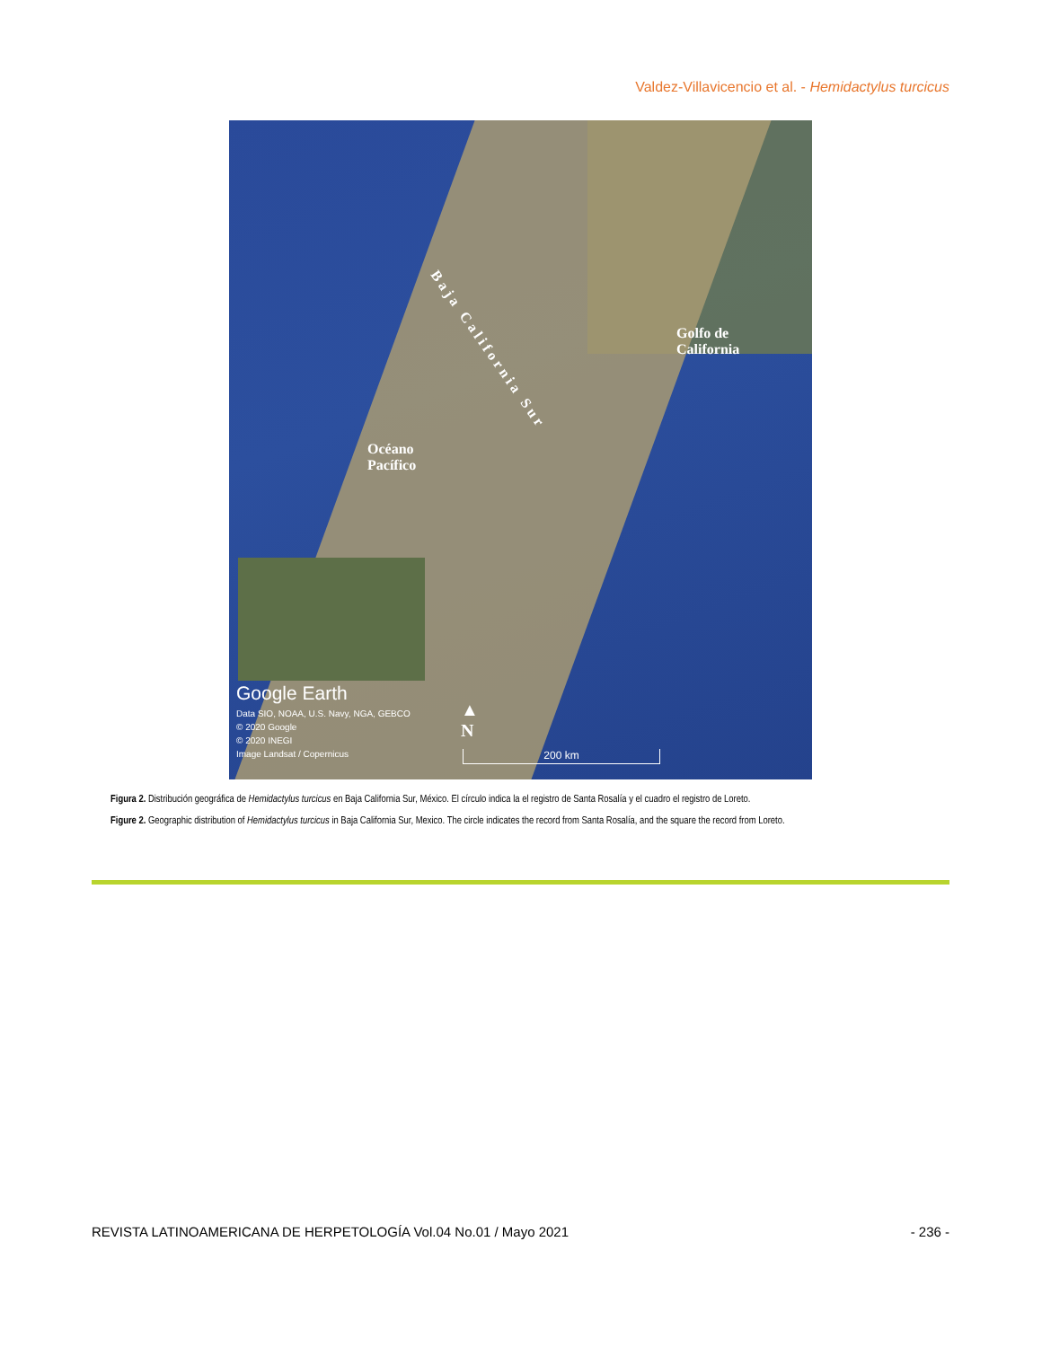Valdez-Villavicencio et al. - Hemidactylus turcicus
B a j a C a l i f o r n i a S u r
Golfo de
California
Océano
Pacífico
Google Earth
Data SIO, NOAA, U.S. Navy, NGA, GEBCO
© 2020 Google
© 2020 INEGI
Image Landsat / Copernicus
▲
N
200 km
Figura 2. Distribución geográfica de Hemidactylus turcicus en Baja California Sur, México. El círculo indica la el registro de Santa Rosalía y el cuadro el registro de Loreto.
Figure 2. Geographic distribution of Hemidactylus turcicus in Baja California Sur, Mexico. The circle indicates the record from Santa Rosalía, and the square the record from Loreto.
REVISTA LATINOAMERICANA DE HERPETOLOGÍA Vol.04 No.01 / Mayo 2021 - 236 -